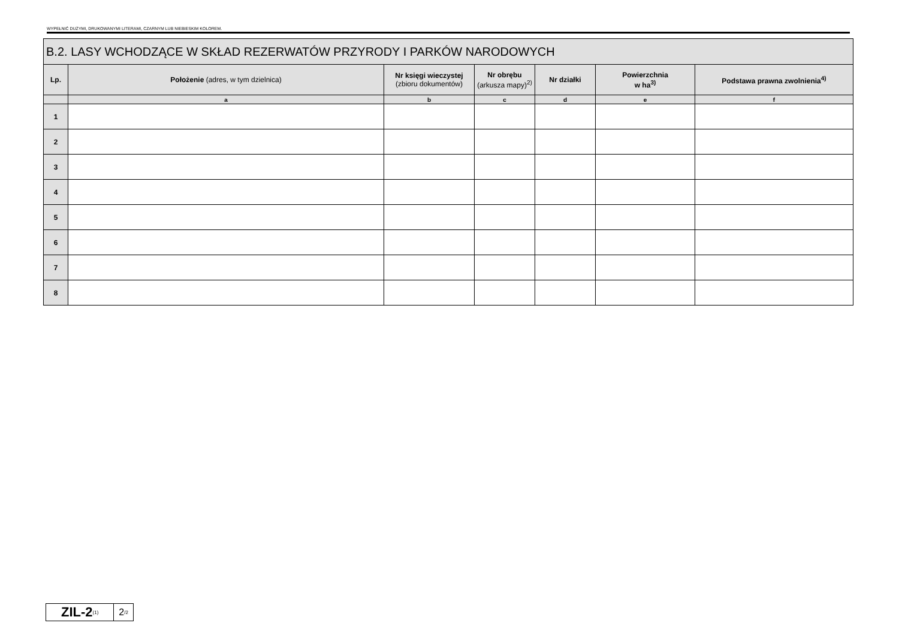WYPEŁNIĆ DUŻYMI, DRUKOWANYMI LITERAMI, CZARNYM LUB NIEBIESKIM KOLOREM.
| B.2. LASY WCHODZĄCE W SKŁAD REZERWATÓW PRZYRODY I PARKÓW NARODOWYCH | | | | | | |
| --- | --- | --- | --- | --- | --- | --- |
| Lp. | Położenie (adres, w tym dzielnica) | Nr księgi wieczystej (zbioru dokumentów) | Nr obrębu (arkusza mapy)<sup>2)</sup> | Nr działki | Powierzchnia w ha<sup>3)</sup> | Podstawa prawna zwolnienia<sup>4)</sup> |
| | a | b | c | d | e | f |
| 1 | | | | | | |
| 2 | | | | | | |
| 3 | | | | | | |
| 4 | | | | | | |
| 5 | | | | | | |
| 6 | | | | | | |
| 7 | | | | | | |
| 8 | | | | | | |
ZIL-2<sub>(1)</sub>
2<sub>/2</sub>